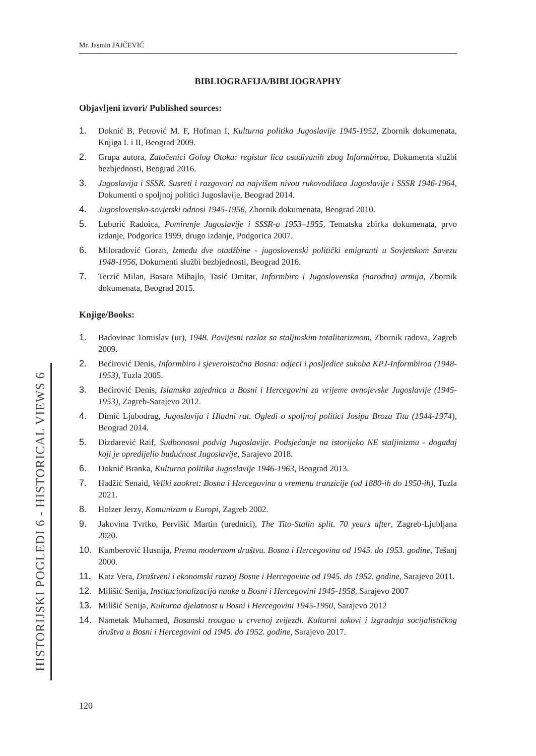Mr. Jasmin JAJČEVIĆ
HISTORIJSKI POGLEDI 6 - HISTORICAL VIEWS 6
BIBLIOGRAFIJA/BIBLIOGRAPHY
Objavljeni izvori/ Published sources:
1. Doknić B, Petrović M. F, Hofman I, Kulturna politika Jugoslavije 1945-1952, Zbornik dokumenata, Knjiga I. i II, Beograd 2009.
2. Grupa autora, Zatočenici Golog Otoka: registar lica osuđivanih zbog Informbiroa, Dokumenta službi bezbjednosti, Beograd 2016.
3. Jugoslavija i SSSR. Susreti i razgovori na najvišem nivou rukovodilaca Jugoslavije i SSSR 1946-1964, Dokumenti o spoljnoj politici Jugoslavije, Beograd 2014.
4. Jugoslovensko-sovjetski odnosi 1945-1956, Zbornik dokumenata, Beograd 2010.
5. Luburić Radoica, Pomirenje Jugoslavije i SSSR-a 1953–1955, Tematska zbirka dokumenata, prvo izdanje, Podgorica 1999, drugo izdanje, Podgorica 2007.
6. Miloradović Goran, Između dve otadžbine - jugoslovenski politički emigranti u Sovjetskom Savezu 1948-1956, Dokumenti službi bezbjednosti, Beograd 2016.
7. Terzić Milan, Basara Mihajlo, Tasić Dmitar, Informbiro i Jugoslovenska (narodna) armija, Zbornik dokumenata, Beograd 2015.
Knjige/Books:
1. Badovinac Tomislav (ur), 1948. Povijesni razlaz sa staljinskim totalitarizmom, Zbornik radova, Zagreb 2009.
2. Bećirović Denis, Informbiro i sjeveroistočna Bosna: odjeci i posljedice sukoba KPJ-Informbiroa (1948-1953), Tuzla 2005.
3. Bećirović Denis, Islamska zajednica u Bosni i Hercegovini za vrijeme avnojevske Jugoslavije (1945-1953), Zagreb-Sarajevo 2012.
4. Dimić Ljubodrag, Jugoslavija i Hladni rat. Ogledi o spoljnoj politici Josipa Broza Tita (1944-1974), Beograd 2014.
5. Dizdarević Raif, Sudbonosni podvig Jugoslavije. Podsjećanje na istorijeko NE staljinizmu - događaj koji je opredijelio budućnost Jugoslavije, Sarajevo 2018.
6. Doknić Branka, Kulturna politika Jugoslavije 1946-1963, Beograd 2013.
7. Hadžić Senaid, Veliki zaokret: Bosna i Hercegovina u vremenu tranzicije (od 1880-ih do 1950-ih), Tuzla 2021.
8. Holzer Jerzy, Komunizam u Europi, Zagreb 2002.
9. Jakovina Tvrtko, Pervišić Martin (urednici), The Tito-Stalin split. 70 years after, Zagreb-Ljubljana 2020.
10. Kamberović Husnija, Prema modernom društvu. Bosna i Hercegovina od 1945. do 1953. godine, Tešanj 2000.
11. Katz Vera, Društveni i ekonomski razvoj Bosne i Hercegovine od 1945. do 1952. godine, Sarajevo 2011.
12. Milišić Senija, Institucionalizacija nauke u Bosni i Hercegovini 1945-1958, Sarajevo 2007
13. Milišić Senija, Kulturna djelatnost u Bosni i Hercegovini 1945-1950, Sarajevo 2012
14. Nametak Muhamed, Bosanski trougao u crvenoj zvijezdi. Kulturni tokovi i izgradnja socijalističkog društva u Bosni i Hercegovini od 1945. do 1952. godine, Sarajevo 2017.
120